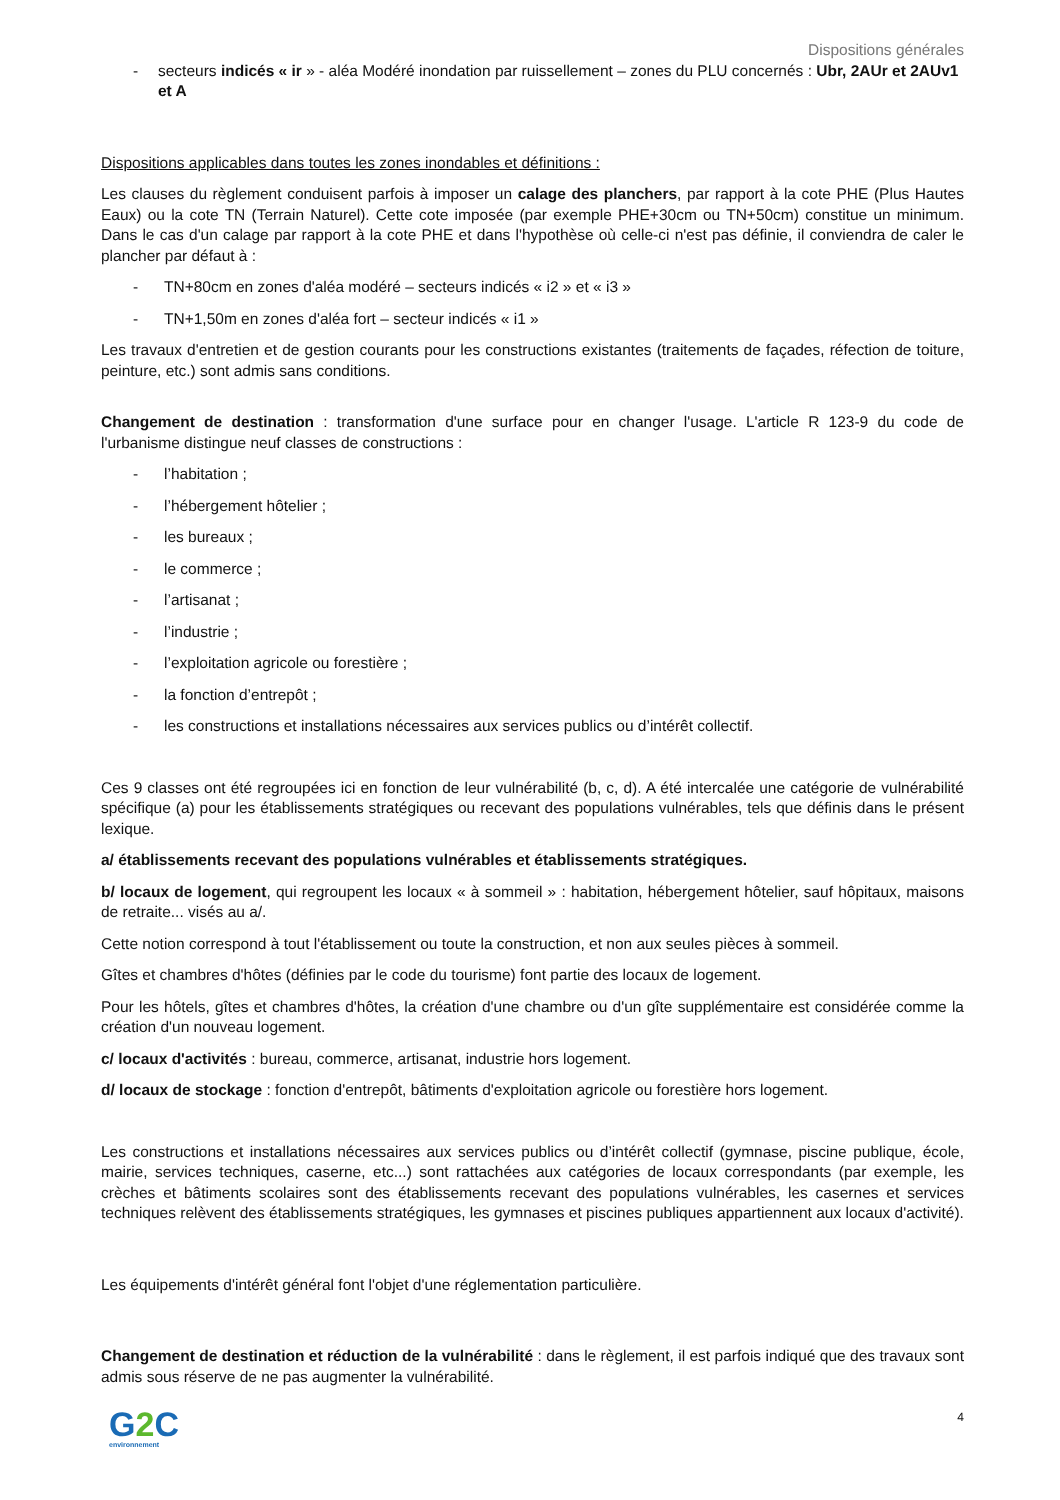Dispositions générales
- secteurs indicés « ir » - aléa Modéré inondation par ruissellement – zones du PLU concernés : Ubr, 2AUr et 2AUv1 et A
Dispositions applicables dans toutes les zones inondables et définitions :
Les clauses du règlement conduisent parfois à imposer un calage des planchers, par rapport à la cote PHE (Plus Hautes Eaux) ou la cote TN (Terrain Naturel). Cette cote imposée (par exemple PHE+30cm ou TN+50cm) constitue un minimum. Dans le cas d'un calage par rapport à la cote PHE et dans l'hypothèse où celle-ci n'est pas définie, il conviendra de caler le plancher par défaut à :
- TN+80cm en zones d'aléa modéré – secteurs indicés « i2 » et « i3 »
- TN+1,50m en zones d'aléa fort – secteur indicés « i1 »
Les travaux d'entretien et de gestion courants pour les constructions existantes (traitements de façades, réfection de toiture, peinture, etc.) sont admis sans conditions.
Changement de destination : transformation d'une surface pour en changer l'usage. L'article R 123-9 du code de l'urbanisme distingue neuf classes de constructions :
- l’habitation ;
- l’hébergement hôtelier ;
- les bureaux ;
- le commerce ;
- l’artisanat ;
- l’industrie ;
- l’exploitation agricole ou forestière ;
- la fonction d’entrepôt ;
- les constructions et installations nécessaires aux services publics ou d’intérêt collectif.
Ces 9 classes ont été regroupées ici en fonction de leur vulnérabilité (b, c, d). A été intercalée une catégorie de vulnérabilité spécifique (a) pour les établissements stratégiques ou recevant des populations vulnérables, tels que définis dans le présent lexique.
a/ établissements recevant des populations vulnérables et établissements stratégiques.
b/ locaux de logement, qui regroupent les locaux « à sommeil » : habitation, hébergement hôtelier, sauf hôpitaux, maisons de retraite... visés au a/.
Cette notion correspond à tout l'établissement ou toute la construction, et non aux seules pièces à sommeil.
Gîtes et chambres d'hôtes (définies par le code du tourisme) font partie des locaux de logement.
Pour les hôtels, gîtes et chambres d'hôtes, la création d'une chambre ou d'un gîte supplémentaire est considérée comme la création d'un nouveau logement.
c/ locaux d'activités : bureau, commerce, artisanat, industrie hors logement.
d/ locaux de stockage : fonction d'entrepôt, bâtiments d'exploitation agricole ou forestière hors logement.
Les constructions et installations nécessaires aux services publics ou d’intérêt collectif (gymnase, piscine publique, école, mairie, services techniques, caserne, etc...) sont rattachées aux catégories de locaux correspondants (par exemple, les crèches et bâtiments scolaires sont des établissements recevant des populations vulnérables, les casernes et services techniques relèvent des établissements stratégiques, les gymnases et piscines publiques appartiennent aux locaux d'activité).
Les équipements d'intérêt général font l'objet d'une réglementation particulière.
Changement de destination et réduction de la vulnérabilité : dans le règlement, il est parfois indiqué que des travaux sont admis sous réserve de ne pas augmenter la vulnérabilité.
G2 C
environnement
4